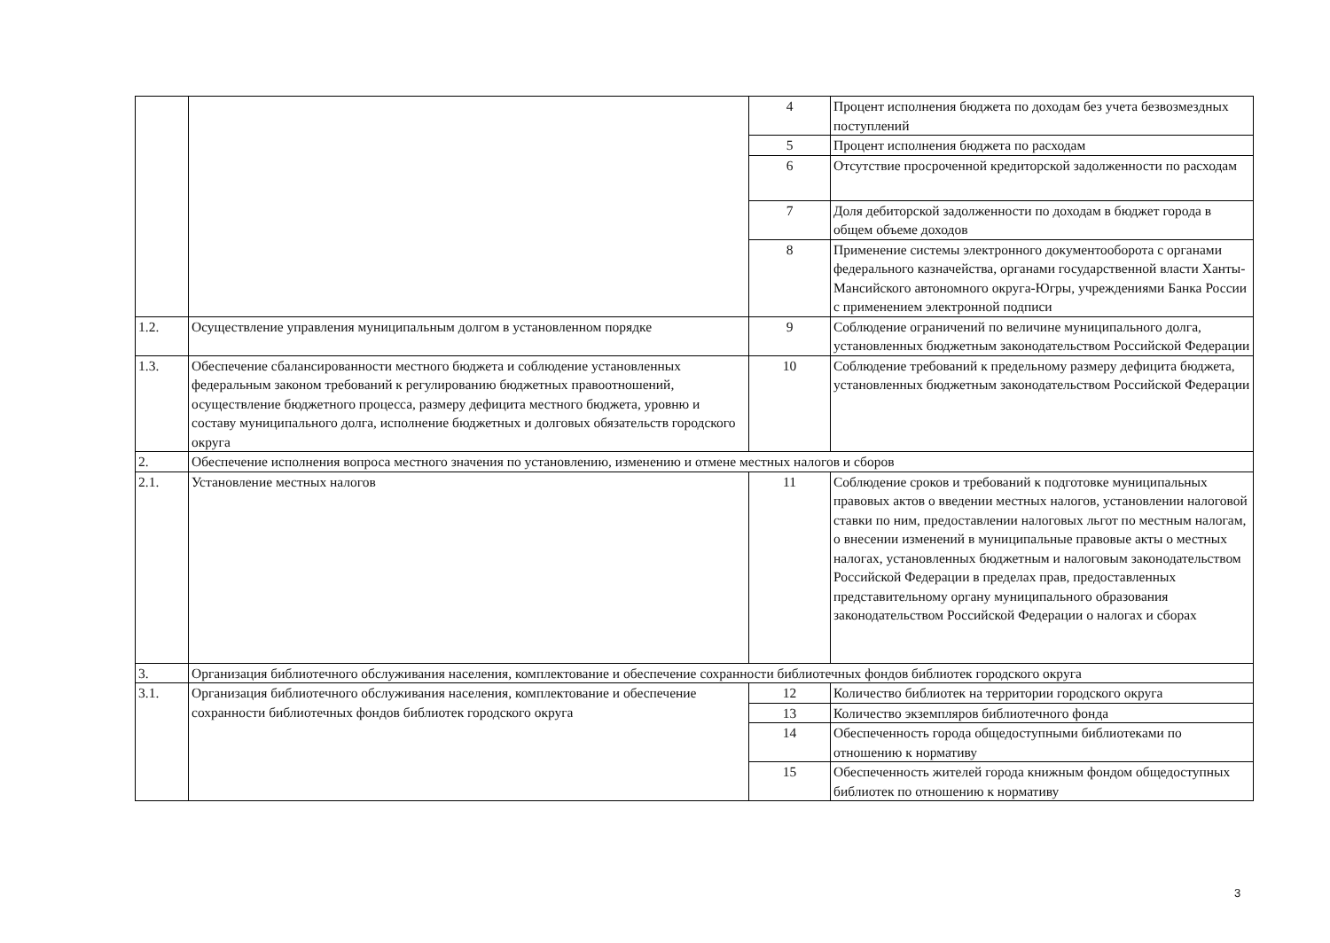| | | 4 | Процент исполнения бюджета по доходам без учета безвозмездных поступлений |
| | | 5 | Процент исполнения бюджета по расходам |
| | | 6 | Отсутствие просроченной кредиторской задолженности по расходам |
| | | 7 | Доля дебиторской задолженности по доходам в бюджет города в общем объеме доходов |
| | | 8 | Применение системы электронного документооборота с органами федерального казначейства, органами государственной власти Ханты-Мансийского автономного округа-Югры, учреждениями Банка России с применением электронной подписи |
| 1.2. | Осуществление управления муниципальным долгом в установленном порядке | 9 | Соблюдение ограничений по величине муниципального долга, установленных бюджетным законодательством Российской Федерации |
| 1.3. | Обеспечение сбалансированности местного бюджета и соблюдение установленных федеральным законом требований к регулированию бюджетных правоотношений, осуществление бюджетного процесса, размеру дефицита местного бюджета, уровню и составу муниципального долга, исполнение бюджетных и долговых обязательств городского округа | 10 | Соблюдение требований к предельному размеру дефицита бюджета, установленных бюджетным законодательством Российской Федерации |
| 2. | Обеспечение исполнения вопроса местного значения по установлению, изменению и отмене местных налогов и сборов | | |
| 2.1. | Установление местных налогов | 11 | Соблюдение сроков и требований к подготовке муниципальных правовых актов о введении местных налогов, установлении налоговой ставки по ним, предоставлении налоговых льгот по местным налогам, о внесении изменений в муниципальные правовые акты о местных налогах, установленных бюджетным и налоговым законодательством Российской Федерации в пределах прав, предоставленных представительному органу муниципального образования законодательством Российской Федерации о налогах и сборах |
| 3. | Организация библиотечного обслуживания населения, комплектование и обеспечение сохранности библиотечных фондов библиотек городского округа | | |
| 3.1. | Организация библиотечного обслуживания населения, комплектование и обеспечение сохранности библиотечных фондов библиотек городского округа | 12 | Количество библиотек на территории городского округа |
| | | 13 | Количество экземпляров библиотечного фонда |
| | | 14 | Обеспеченность города общедоступными библиотеками по отношению к нормативу |
| | | 15 | Обеспеченность жителей города книжным фондом общедоступных библиотек по отношению к нормативу |
3